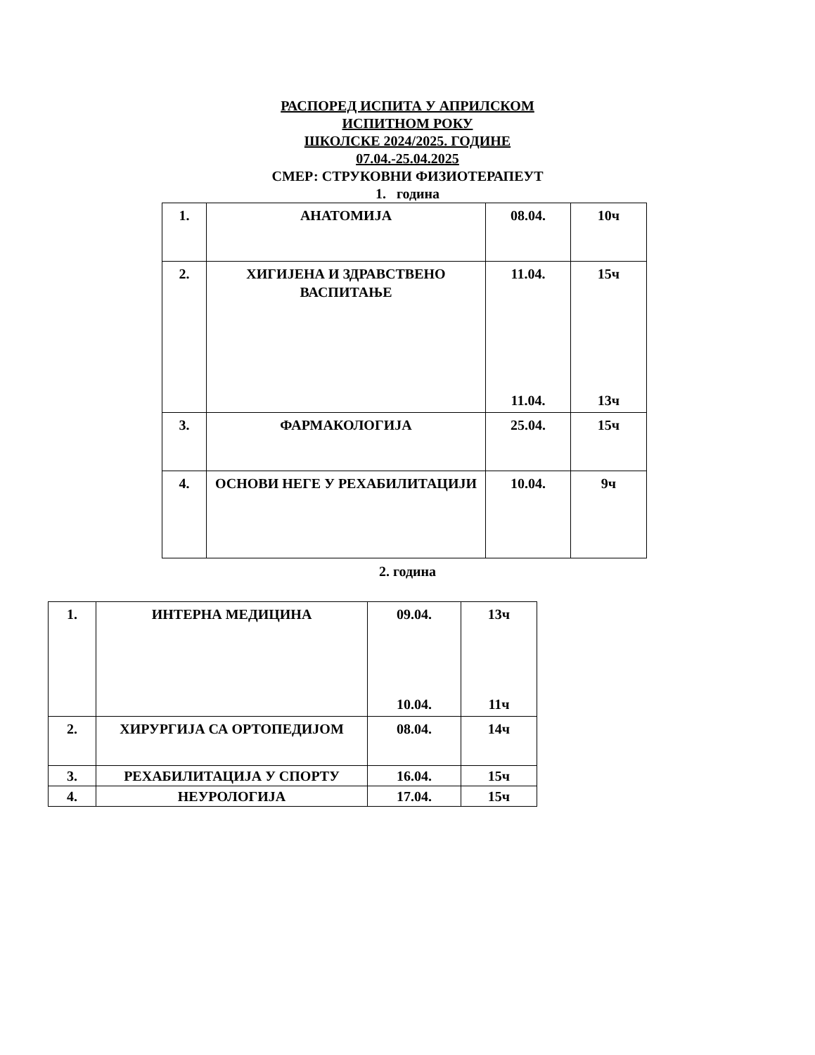РАСПОРЕД ИСПИТА У АПРИЛСКОМ
ИСПИТНОМ РОКУ
ШКОЛСКЕ 2024/2025. ГОДИНЕ
07.04.-25.04.2025
СМЕР: СТРУКОВНИ ФИЗИОТЕРАПЕУТ
1. година
| 1. | АНАТОМИЈА | 08.04. | 10ч |
| 2. | ХИГИЈЕНА И ЗДРАВСТВЕНО ВАСПИТАЊЕ | 11.04. 11.04. | 15ч 13ч |
| 3. | ФАРМАКОЛОГИЈА | 25.04. | 15ч |
| 4. | ОСНОВИ НЕГЕ У РЕХАБИЛИТАЦИЈИ | 10.04. | 9ч |
2. година
| 1. | ИНТЕРНА МЕДИЦИНА | 09.04. 10.04. | 13ч 11ч |
| 2. | ХИРУРГИЈА СА ОРТОПЕДИЈОМ | 08.04. | 14ч |
| 3. | РЕХАБИЛИТАЦИЈА У СПОРТУ | 16.04. | 15ч |
| 4. | НЕУРОЛОГИЈА | 17.04. | 15ч |